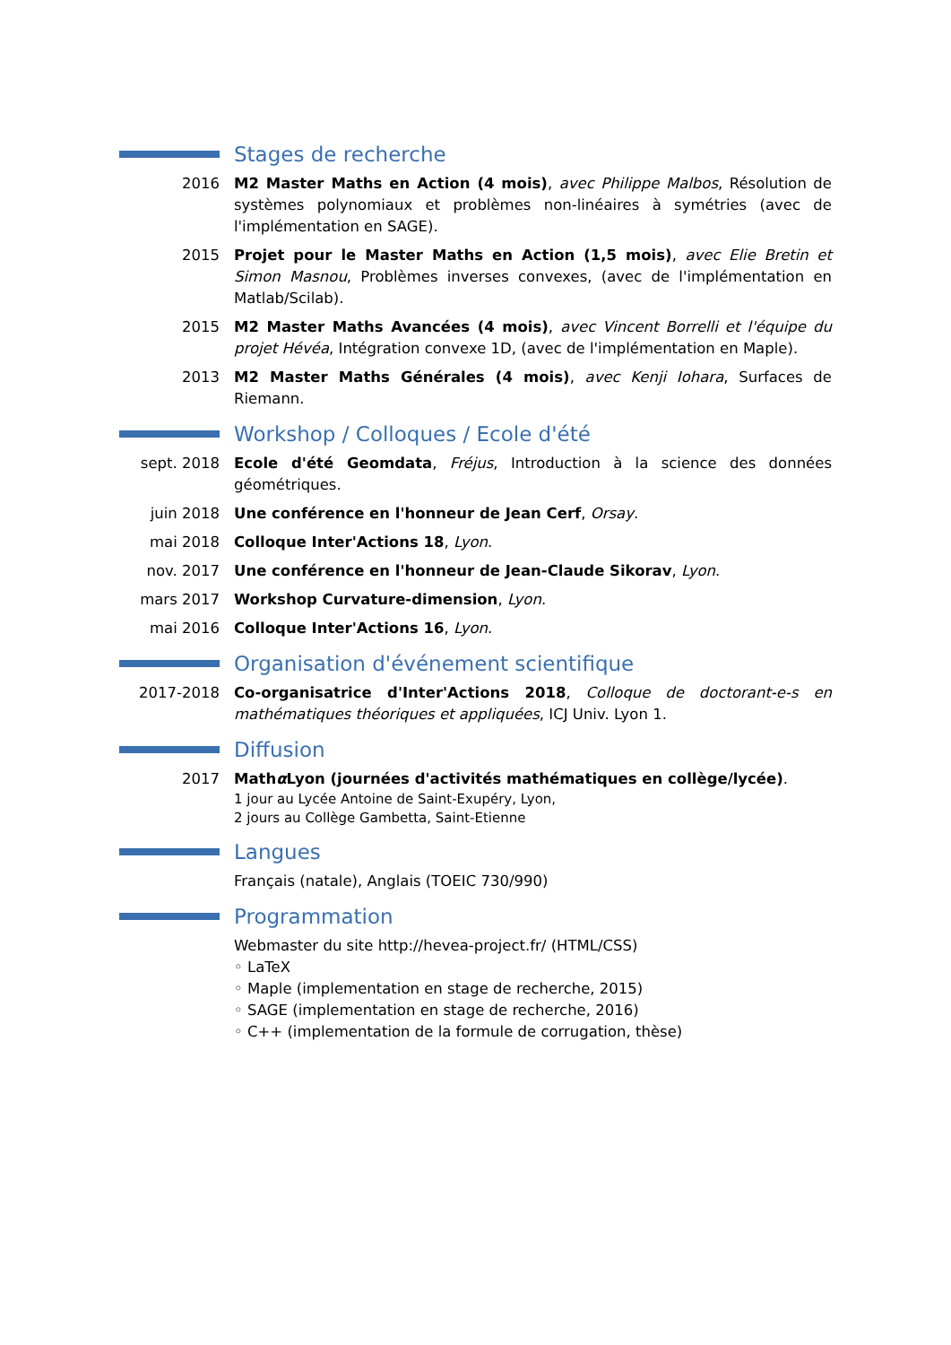Stages de recherche
2016 M2 Master Maths en Action (4 mois), avec Philippe Malbos, Résolution de systèmes polynomiaux et problèmes non-linéaires à symétries (avec de l'implémentation en SAGE).
2015 Projet pour le Master Maths en Action (1,5 mois), avec Elie Bretin et Simon Masnou, Problèmes inverses convexes, (avec de l'implémentation en Matlab/Scilab).
2015 M2 Master Maths Avancées (4 mois), avec Vincent Borrelli et l'équipe du projet Hévéa, Intégration convexe 1D, (avec de l'implémentation en Maple).
2013 M2 Master Maths Générales (4 mois), avec Kenji Iohara, Surfaces de Riemann.
Workshop / Colloques / Ecole d'été
sept. 2018 Ecole d'été Geomdata, Fréjus, Introduction à la science des données géométriques.
juin 2018 Une conférence en l'honneur de Jean Cerf, Orsay.
mai 2018 Colloque Inter'Actions 18, Lyon.
nov. 2017 Une conférence en l'honneur de Jean-Claude Sikorav, Lyon.
mars 2017 Workshop Curvature-dimension, Lyon.
mai 2016 Colloque Inter'Actions 16, Lyon.
Organisation d'événement scientifique
2017-2018 Co-organisatrice d'Inter'Actions 2018, Colloque de doctorant-e-s en mathématiques théoriques et appliquées, ICJ Univ. Lyon 1.
Diffusion
2017 Mathα Lyon (journées d'activités mathématiques en collège/lycée).
1 jour au Lycée Antoine de Saint-Exupéry, Lyon,
2 jours au Collège Gambetta, Saint-Etienne
Langues
Français (natale), Anglais (TOEIC 730/990)
Programmation
Webmaster du site http://hevea-project.fr/ (HTML/CSS)
◦ LaTeX
◦ Maple (implementation en stage de recherche, 2015)
◦ SAGE (implementation en stage de recherche, 2016)
◦ C++ (implementation de la formule de corrugation, thèse)